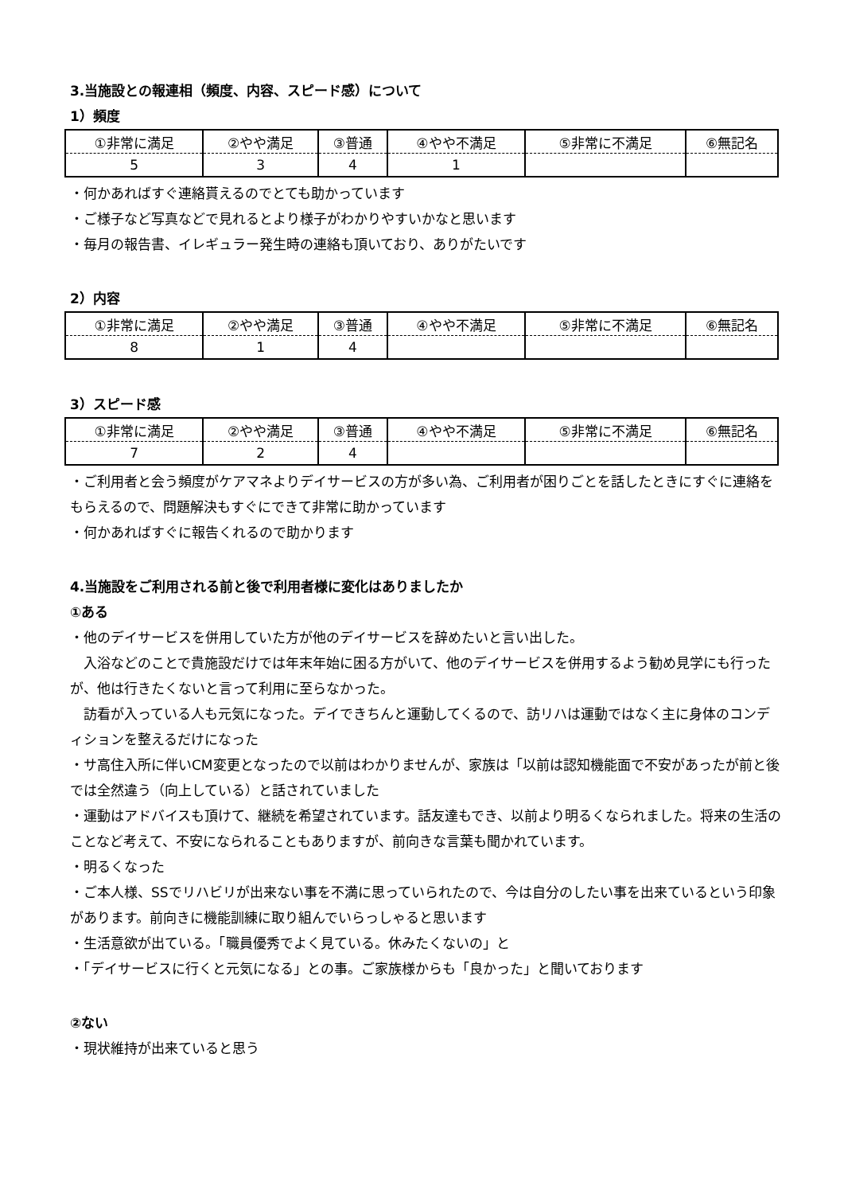3.当施設との報連相（頻度、内容、スピード感）について
1）頻度
| ①非常に満足 | ②やや満足 | ③普通 | ④やや不満足 | ⑤非常に不満足 | ⑥無記名 |
| 5 | 3 | 4 | 1 | | |
・何かあればすぐ連絡貰えるのでとても助かっています
・ご様子など写真などで見れるとより様子がわかりやすいかなと思います
・毎月の報告書、イレギュラー発生時の連絡も頂いており、ありがたいです
2）内容
| ①非常に満足 | ②やや満足 | ③普通 | ④やや不満足 | ⑤非常に不満足 | ⑥無記名 |
| 8 | 1 | 4 | | | |
3）スピード感
| ①非常に満足 | ②やや満足 | ③普通 | ④やや不満足 | ⑤非常に不満足 | ⑥無記名 |
| 7 | 2 | 4 | | | |
・ご利用者と会う頻度がケアマネよりデイサービスの方が多い為、ご利用者が困りごとを話したときにすぐに連絡をもらえるので、問題解決もすぐにできて非常に助かっています
・何かあればすぐに報告くれるので助かります
4.当施設をご利用される前と後で利用者様に変化はありましたか
①ある
・他のデイサービスを併用していた方が他のデイサービスを辞めたいと言い出した。
　入浴などのことで貴施設だけでは年末年始に困る方がいて、他のデイサービスを併用するよう勧め見学にも行ったが、他は行きたくないと言って利用に至らなかった。
　訪看が入っている人も元気になった。デイできちんと運動してくるので、訪リハは運動ではなく主に身体のコンディションを整えるだけになった
・サ高住入所に伴いCM変更となったので以前はわかりませんが、家族は「以前は認知機能面で不安があったが前と後では全然違う（向上している）と話されていました
・運動はアドバイスも頂けて、継続を希望されています。話友達もでき、以前より明るくなられました。将来の生活のことなど考えて、不安になられることもありますが、前向きな言葉も聞かれています。
・明るくなった
・ご本人様、SSでリハビリが出来ない事を不満に思っていられたので、今は自分のしたい事を出来ているという印象があります。前向きに機能訓練に取り組んでいらっしゃると思います
・生活意欲が出ている。「職員優秀でよく見ている。休みたくないの」と
・「デイサービスに行くと元気になる」との事。ご家族様からも「良かった」と聞いております
②ない
・現状維持が出来ていると思う